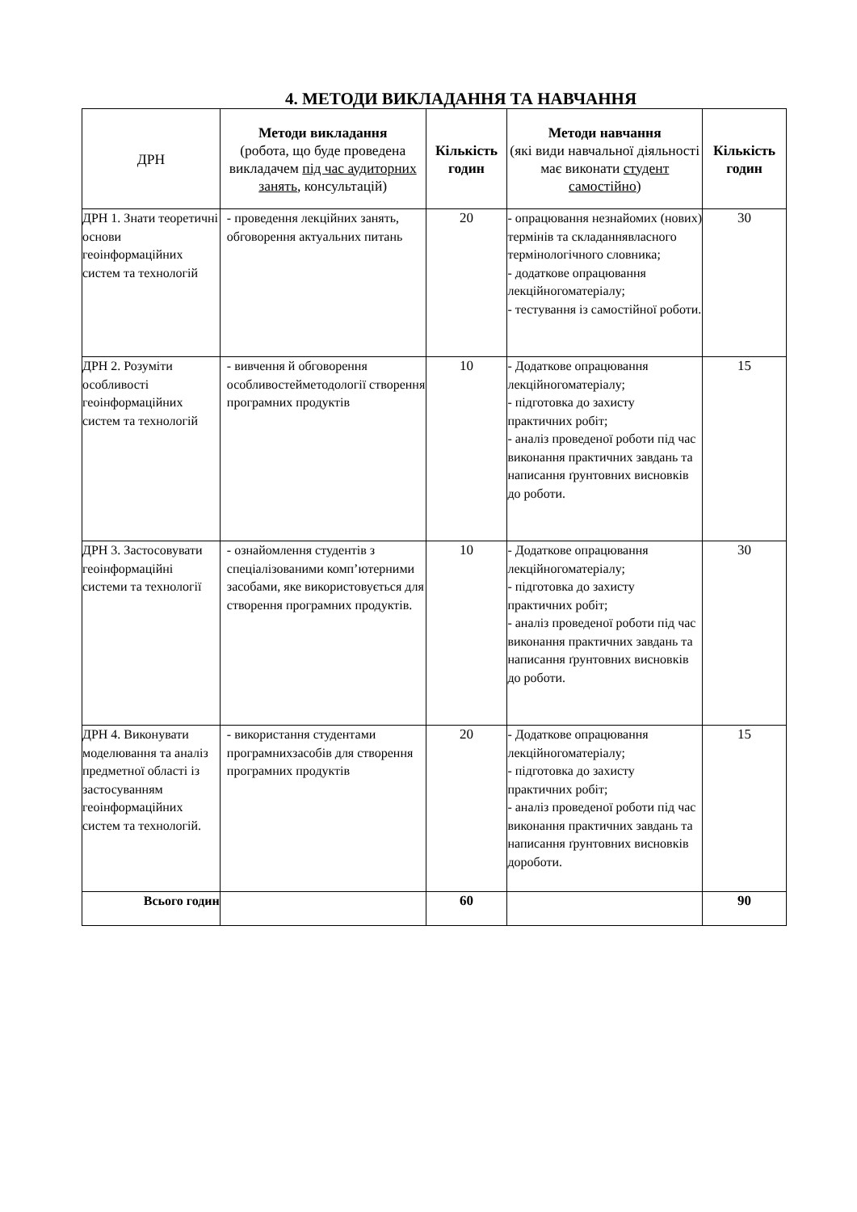4. МЕТОДИ ВИКЛАДАННЯ ТА НАВЧАННЯ
| ДРН | Методи викладання (робота, що буде проведена викладачем під час аудиторних занять , консультацій) | Кількість годин | Методи навчання (які види навчальної діяльності має виконати студент самостійно ) | Кількість годин |
| --- | --- | --- | --- | --- |
| ДРН 1. Знати теоретичні основи геоінформаційних систем та технологій | - проведення лекційних занять, обговорення актуальних питань | 20 | - опрацювання незнайомих (нових) термінів та складаннявласного термінологічного словника; - додаткове опрацювання лекційногоматеріалу; - тестування із самостійної роботи. | 30 |
| ДРН 2. Розуміти особливості геоінформаційних систем та технологій | - вивчення й обговорення особливостейметодології створення програмних продуктів | 10 | - Додаткове опрацювання лекційногоматеріалу; - підготовка до захисту практичних робіт; - аналіз проведеної роботи під час виконання практичних завдань та написання ґрунтовних висновків до роботи. | 15 |
| ДРН 3. Застосовувати геоінформаційні системи та технології | - ознайомлення студентів з спеціалізованими комп’ютерними засобами, яке використовується для створення програмних продуктів. | 10 | - Додаткове опрацювання лекційногоматеріалу; - підготовка до захисту практичних робіт; - аналіз проведеної роботи під час виконання практичних завдань та написання ґрунтовних висновків до роботи. | 30 |
| ДРН 4. Виконувати моделювання та аналіз предметної області із застосуванням геоінформаційних систем та технологій. | - використання студентами програмнихзасобів для створення програмних продуктів | 20 | - Додаткове опрацювання лекційногоматеріалу; - підготовка до захисту практичних робіт; - аналіз проведеної роботи під час виконання практичних завдань та написання ґрунтовних висновків дороботи. | 15 |
| Всього годин | | 60 | | 90 |